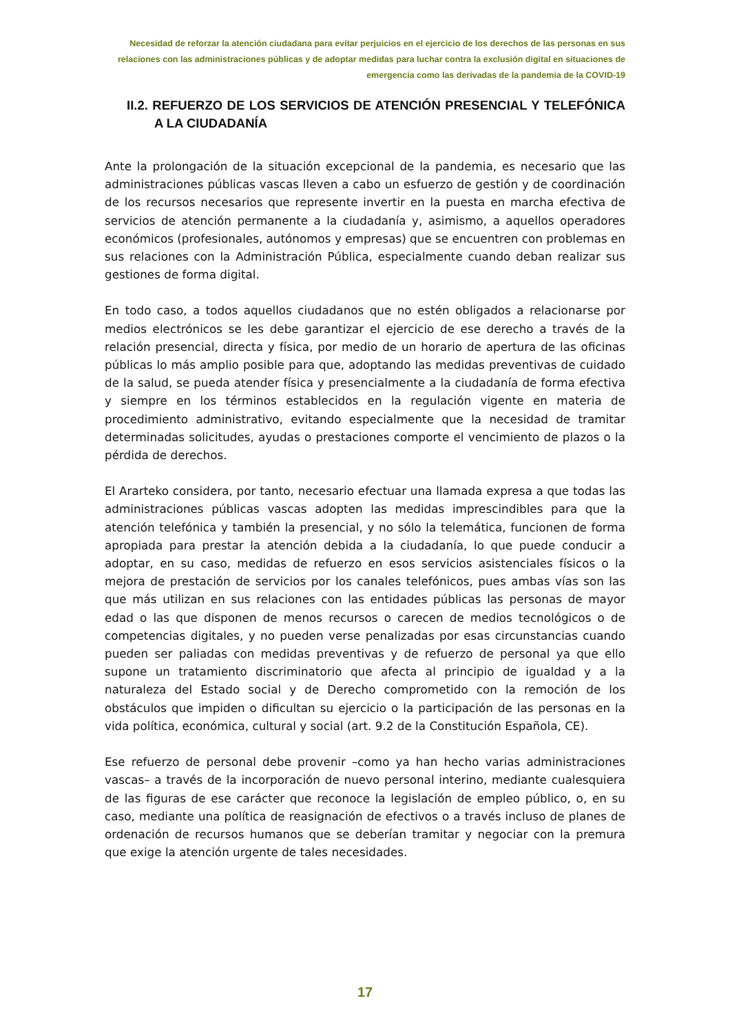Necesidad de reforzar la atención ciudadana para evitar perjuicios en el ejercicio de los derechos de las personas en sus relaciones con las administraciones públicas y de adoptar medidas para luchar contra la exclusión digital en situaciones de emergencia como las derivadas de la pandemia de la COVID-19
II.2. REFUERZO DE LOS SERVICIOS DE ATENCIÓN PRESENCIAL Y TELEFÓNICA A LA CIUDADANÍA
Ante la prolongación de la situación excepcional de la pandemia, es necesario que las administraciones públicas vascas lleven a cabo un esfuerzo de gestión y de coordinación de los recursos necesarios que represente invertir en la puesta en marcha efectiva de servicios de atención permanente a la ciudadanía y, asimismo, a aquellos operadores económicos (profesionales, autónomos y empresas) que se encuentren con problemas en sus relaciones con la Administración Pública, especialmente cuando deban realizar sus gestiones de forma digital.
En todo caso, a todos aquellos ciudadanos que no estén obligados a relacionarse por medios electrónicos se les debe garantizar el ejercicio de ese derecho a través de la relación presencial, directa y física, por medio de un horario de apertura de las oficinas públicas lo más amplio posible para que, adoptando las medidas preventivas de cuidado de la salud, se pueda atender física y presencialmente a la ciudadanía de forma efectiva y siempre en los términos establecidos en la regulación vigente en materia de procedimiento administrativo, evitando especialmente que la necesidad de tramitar determinadas solicitudes, ayudas o prestaciones comporte el vencimiento de plazos o la pérdida de derechos.
El Ararteko considera, por tanto, necesario efectuar una llamada expresa a que todas las administraciones públicas vascas adopten las medidas imprescindibles para que la atención telefónica y también la presencial, y no sólo la telemática, funcionen de forma apropiada para prestar la atención debida a la ciudadanía, lo que puede conducir a adoptar, en su caso, medidas de refuerzo en esos servicios asistenciales físicos o la mejora de prestación de servicios por los canales telefónicos, pues ambas vías son las que más utilizan en sus relaciones con las entidades públicas las personas de mayor edad o las que disponen de menos recursos o carecen de medios tecnológicos o de competencias digitales, y no pueden verse penalizadas por esas circunstancias cuando pueden ser paliadas con medidas preventivas y de refuerzo de personal ya que ello supone un tratamiento discriminatorio que afecta al principio de igualdad y a la naturaleza del Estado social y de Derecho comprometido con la remoción de los obstáculos que impiden o dificultan su ejercicio o la participación de las personas en la vida política, económica, cultural y social (art. 9.2 de la Constitución Española, CE).
Ese refuerzo de personal debe provenir –como ya han hecho varias administraciones vascas– a través de la incorporación de nuevo personal interino, mediante cualesquiera de las figuras de ese carácter que reconoce la legislación de empleo público, o, en su caso, mediante una política de reasignación de efectivos o a través incluso de planes de ordenación de recursos humanos que se deberían tramitar y negociar con la premura que exige la atención urgente de tales necesidades.
17